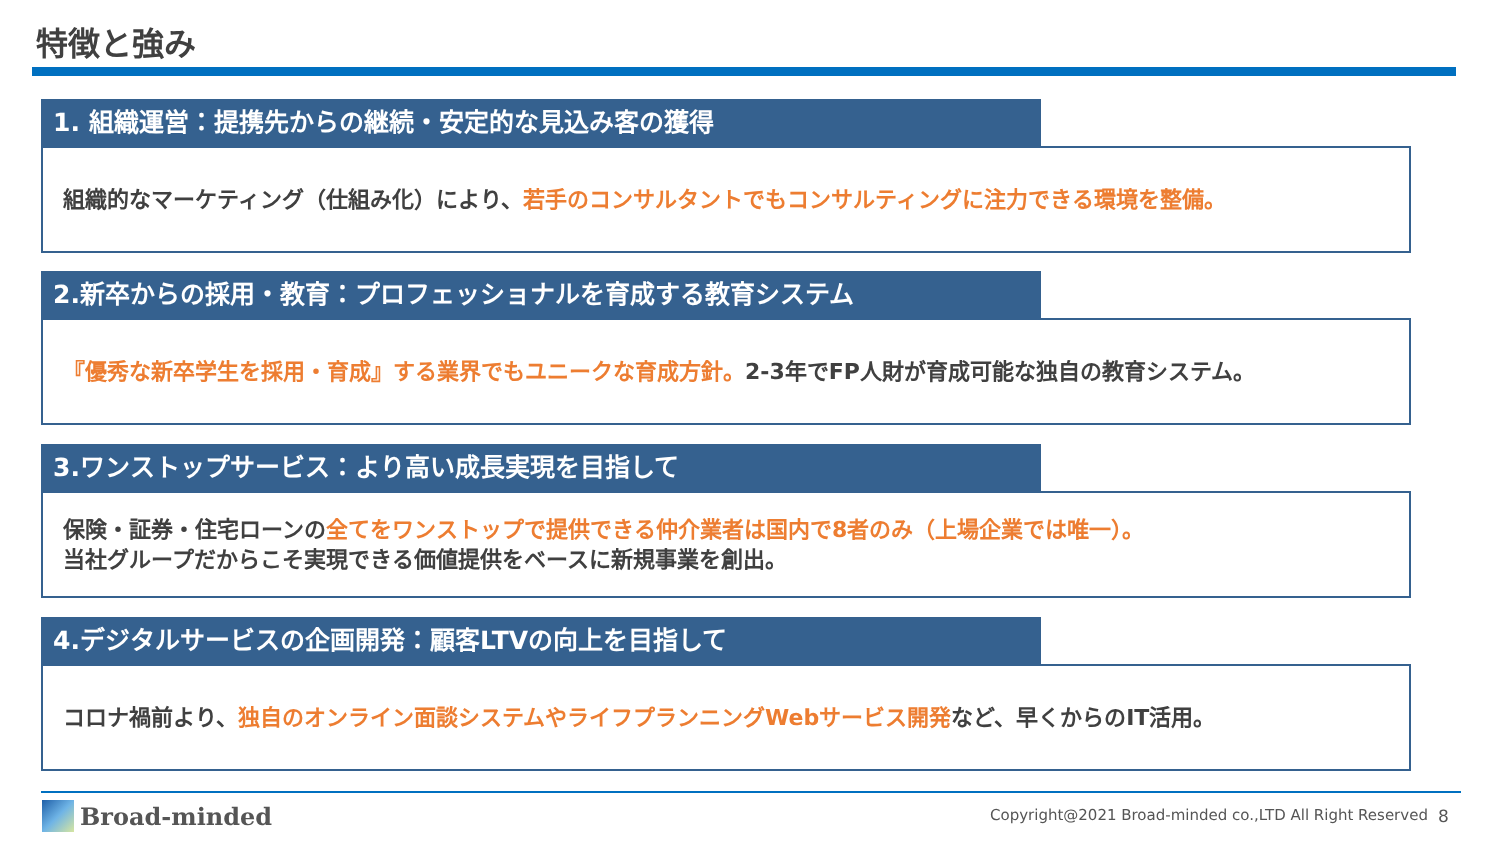特徴と強み
1. 組織運営：提携先からの継続・安定的な見込み客の獲得
組織的なマーケティング（仕組み化）により、若手のコンサルタントでもコンサルティングに注力できる環境を整備。
2.新卒からの採用・教育：プロフェッショナルを育成する教育システム
『優秀な新卒学生を採用・育成』する業界でもユニークな育成方針。2-3年でFP人財が育成可能な独自の教育システム。
3.ワンストップサービス：より高い成長実現を目指して
保険・証券・住宅ローンの全てをワンストップで提供できる仲介業者は国内で8者のみ（上場企業では唯一）。
当社グループだからこそ実現できる価値提供をベースに新規事業を創出。
4.デジタルサービスの企画開発：顧客LTVの向上を目指して
コロナ禍前より、独自のオンライン面談システムやライフプランニングWebサービス開発など、早くからのIT活用。
Broad-minded
Copyright@2021 Broad-minded co.,LTD All Right Reserved
8